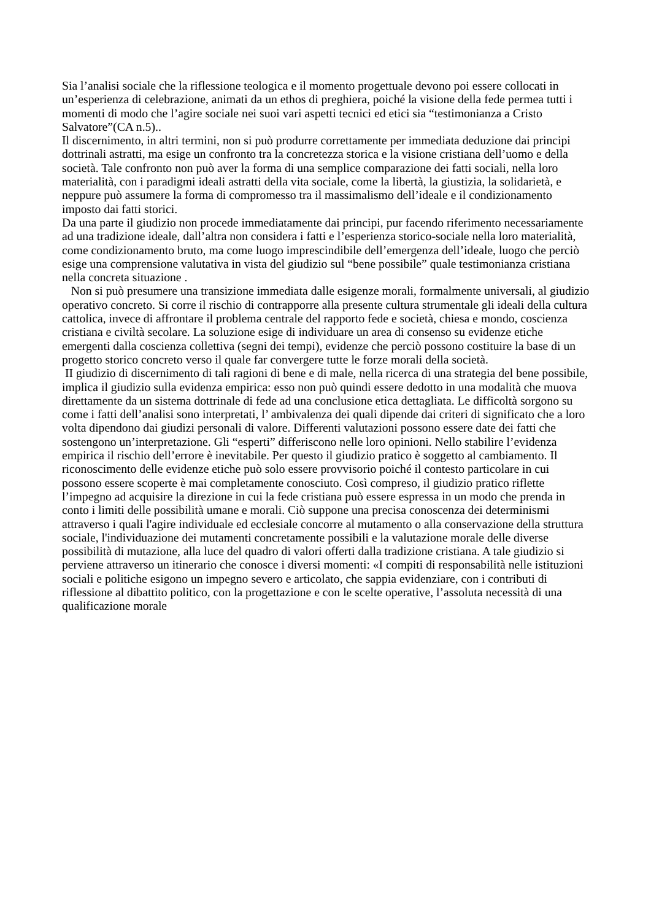Sia l’analisi sociale che la riflessione teologica e il momento progettuale devono poi essere collocati in un’esperienza di celebrazione, animati da un ethos di preghiera, poiché la visione della fede permea tutti i momenti di modo che l’agire sociale nei suoi vari aspetti tecnici ed etici sia “testimonianza a Cristo Salvatore”(CA n.5)..
Il discernimento, in altri termini, non si può produrre correttamente per immediata deduzione dai principi dottrinali astratti, ma esige un confronto tra la concretezza storica e la visione cristiana dell’uomo e della società. Tale confronto non può aver la forma di una semplice comparazione dei fatti sociali, nella loro materialità, con i paradigmi ideali astratti della vita sociale, come la libertà, la giustizia, la solidarietà, e neppure può assumere la forma di compromesso tra il massimalismo dell’ideale e il condizionamento imposto dai fatti storici.
Da una parte il giudizio non procede immediatamente dai principi, pur facendo riferimento necessariamente ad una tradizione ideale, dall’altra non considera i fatti e l’esperienza storico-sociale nella loro materialità, come condizionamento bruto, ma come luogo imprescindibile dell’emergenza dell’ideale, luogo che perciò esige una comprensione valutativa in vista del giudizio sul “bene possibile” quale testimonianza cristiana nella concreta situazione .
Non si può presumere una transizione immediata dalle esigenze morali, formalmente universali, al giudizio operativo concreto. Si corre il rischio di contrapporre alla presente cultura strumentale gli ideali della cultura cattolica, invece di affrontare il problema centrale del rapporto fede e società, chiesa e mondo, coscienza cristiana e civiltà secolare. La soluzione esige di individuare un area di consenso su evidenze etiche emergenti dalla coscienza collettiva (segni dei tempi), evidenze che perciò possono costituire la base di un progetto storico concreto verso il quale far convergere tutte le forze morali della società.
II giudizio di discernimento di tali ragioni di bene e di male, nella ricerca di una strategia del bene possibile, implica il giudizio sulla evidenza empirica: esso non può quindi essere dedotto in una modalità che muova direttamente da un sistema dottrinale di fede ad una conclusione etica dettagliata. Le difficoltà sorgono su come i fatti dell’analisi sono interpretati, l’ ambivalenza dei quali dipende dai criteri di significato che a loro volta dipendono dai giudizi personali di valore. Differenti valutazioni possono essere date dei fatti che sostengono un’interpretazione. Gli “esperti” differiscono nelle loro opinioni. Nello stabilire l’evidenza empirica il rischio dell’errore è inevitabile. Per questo il giudizio pratico è soggetto al cambiamento. Il riconoscimento delle evidenze etiche può solo essere provvisorio poiché il contesto particolare in cui possono essere scoperte è mai completamente conosciuto. Così compreso, il giudizio pratico riflette l’impegno ad acquisire la direzione in cui la fede cristiana può essere espressa in un modo che prenda in conto i limiti delle possibilità umane e morali. Ciò suppone una precisa conoscenza dei determinismi attraverso i quali l'agire individuale ed ecclesiale concorre al mutamento o alla conservazione della struttura sociale, l'individuazione dei mutamenti concretamente possibili e la valutazione morale delle diverse possibilità di mutazione, alla luce del quadro di valori offerti dalla tradizione cristiana. A tale giudizio si perviene attraverso un itinerario che conosce i diversi momenti: «I compiti di responsabilità nelle istituzioni sociali e politiche esigono un impegno severo e articolato, che sappia evidenziare, con i contributi di riflessione al dibattito politico, con la progettazione e con le scelte operative, l’assoluta necessità di una qualificazione morale